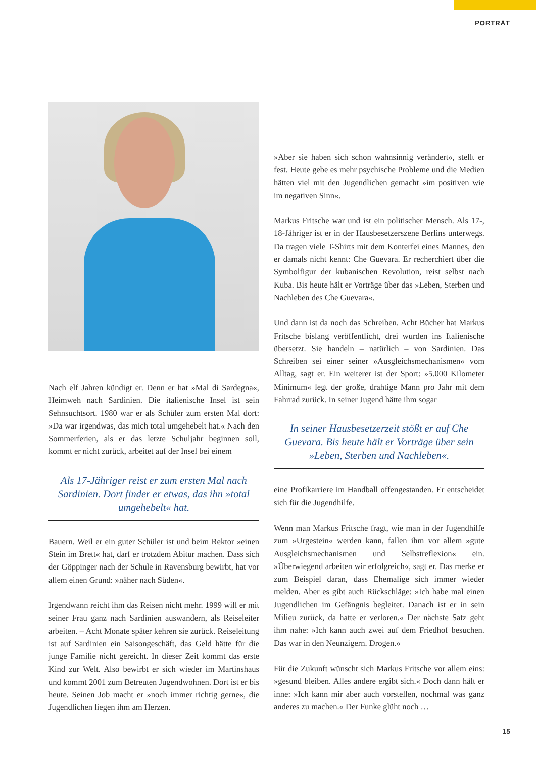PORTRÄT
Nach elf Jahren kündigt er. Denn er hat »Mal di Sardegna«, Heimweh nach Sardinien. Die italienische Insel ist sein Sehnsuchtsort. 1980 war er als Schüler zum ersten Mal dort: »Da war irgendwas, das mich total umgehebelt hat.« Nach den Sommerferien, als er das letzte Schuljahr beginnen soll, kommt er nicht zurück, arbeitet auf der Insel bei einem
Als 17-Jähriger reist er zum ersten Mal nach Sardinien. Dort finder er etwas, das ihn »total umgehebelt« hat.
Bauern. Weil er ein guter Schüler ist und beim Rektor »einen Stein im Brett« hat, darf er trotzdem Abitur machen. Dass sich der Göppinger nach der Schule in Ravensburg bewirbt, hat vor allem einen Grund: »näher nach Süden«.
Irgendwann reicht ihm das Reisen nicht mehr. 1999 will er mit seiner Frau ganz nach Sardinien auswandern, als Reiseleiter arbeiten. – Acht Monate später kehren sie zurück. Reiseleitung ist auf Sardinien ein Saisongeschäft, das Geld hätte für die junge Familie nicht gereicht. In dieser Zeit kommt das erste Kind zur Welt. Also bewirbt er sich wieder im Martinshaus und kommt 2001 zum Betreuten Jugendwohnen. Dort ist er bis heute. Seinen Job macht er »noch immer richtig gerne«, die Jugendlichen liegen ihm am Herzen.
»Aber sie haben sich schon wahnsinnig verändert«, stellt er fest. Heute gebe es mehr psychische Probleme und die Medien hätten viel mit den Jugendlichen gemacht »im positiven wie im negativen Sinn«.
Markus Fritsche war und ist ein politischer Mensch. Als 17-, 18-Jähriger ist er in der Hausbesetzerszene Berlins unterwegs. Da tragen viele T-Shirts mit dem Konterfei eines Mannes, den er damals nicht kennt: Che Guevara. Er recherchiert über die Symbolfigur der kubanischen Revolution, reist selbst nach Kuba. Bis heute hält er Vorträge über das »Leben, Sterben und Nachleben des Che Guevara«.
Und dann ist da noch das Schreiben. Acht Bücher hat Markus Fritsche bislang veröffentlicht, drei wurden ins Italienische übersetzt. Sie handeln – natürlich – von Sardinien. Das Schreiben sei einer seiner »Ausgleichsmechanismen« vom Alltag, sagt er. Ein weiterer ist der Sport: »5.000 Kilometer Minimum« legt der große, drahtige Mann pro Jahr mit dem Fahrrad zurück. In seiner Jugend hätte ihm sogar
In seiner Hausbesetzerzeit stößt er auf Che Guevara. Bis heute hält er Vorträge über sein »Leben, Sterben und Nachleben«.
eine Profikarriere im Handball offengestanden. Er entscheidet sich für die Jugendhilfe.
Wenn man Markus Fritsche fragt, wie man in der Jugendhilfe zum »Urgestein« werden kann, fallen ihm vor allem »gute Ausgleichsmechanismen und Selbstreflexion« ein. »Überwiegend arbeiten wir erfolgreich«, sagt er. Das merke er zum Beispiel daran, dass Ehemalige sich immer wieder melden. Aber es gibt auch Rückschläge: »Ich habe mal einen Jugendlichen im Gefängnis begleitet. Danach ist er in sein Milieu zurück, da hatte er verloren.« Der nächste Satz geht ihm nahe: »Ich kann auch zwei auf dem Friedhof besuchen. Das war in den Neunzigern. Drogen.«
Für die Zukunft wünscht sich Markus Fritsche vor allem eins: »gesund bleiben. Alles andere ergibt sich.« Doch dann hält er inne: »Ich kann mir aber auch vorstellen, nochmal was ganz anderes zu machen.« Der Funke glüht noch …
15